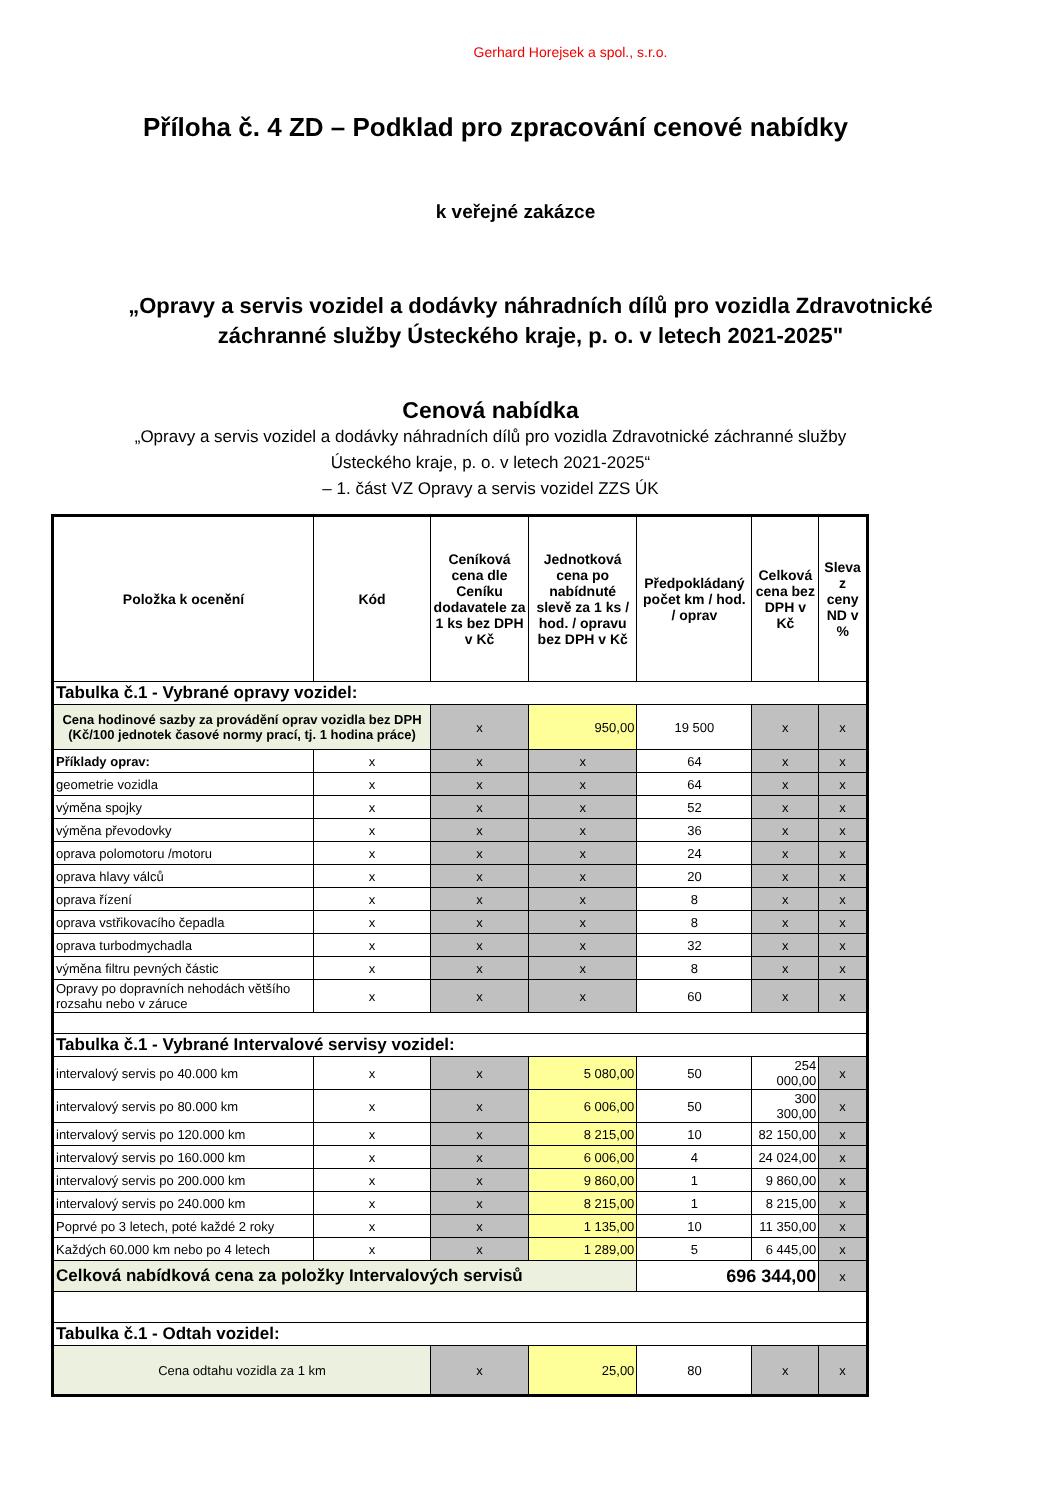Gerhard Horejsek a spol., s.r.o.
Příloha č. 4 ZD – Podklad pro zpracování cenové nabídky
k veřejné zakázce
„Opravy a servis vozidel a dodávky náhradních dílů pro vozidla Zdravotnické
záchranné služby Ústeckého kraje, p. o. v letech 2021-2025"
Cenová nabídka
„Opravy a servis vozidel a dodávky náhradních dílů pro vozidla Zdravotnické záchranné služby
Ústeckého kraje, p. o. v letech 2021-2025“
– 1. část VZ Opravy a servis vozidel ZZS ÚK
| Položka k ocenění | Kód | Ceníková cena dle Ceníku dodavatele za 1 ks bez DPH v Kč | Jednotková cena po nabídnuté slevě za 1 ks / hod. / opravu bez DPH v Kč | Předpokládaný počet km / hod. / oprav | Celková cena bez DPH v Kč | Sleva z ceny ND v % |
| --- | --- | --- | --- | --- | --- | --- |
| Tabulka č.1 - Vybrané opravy vozidel: | | | | | | |
| Cena hodinové sazby za provádění oprav vozidla bez DPH (Kč/100 jednotek časové normy prací, tj. 1 hodina práce) | | x | 950,00 | 19 500 | x | x |
| Příklady oprav: | x | x | x | 64 | x | x |
| geometrie vozidla | x | x | x | 64 | x | x |
| výměna spojky | x | x | x | 52 | x | x |
| výměna převodovky | x | x | x | 36 | x | x |
| oprava polomotoru /motoru | x | x | x | 24 | x | x |
| oprava hlavy válců | x | x | x | 20 | x | x |
| oprava řízení | x | x | x | 8 | x | x |
| oprava vstřikovacího čepadla | x | x | x | 8 | x | x |
| oprava turbodmychadla | x | x | x | 32 | x | x |
| výměna filtru pevných částic | x | x | x | 8 | x | x |
| Opravy po dopravních nehodách většího rozsahu nebo v záruce | x | x | x | 60 | x | x |
| Tabulka č.1 - Vybrané Intervalové servisy vozidel: | | | | | | |
| intervalový servis po 40.000 km | x | x | 5 080,00 | 50 | 254 000,00 | x |
| intervalový servis po 80.000 km | x | x | 6 006,00 | 50 | 300 300,00 | x |
| intervalový servis po 120.000 km | x | x | 8 215,00 | 10 | 82 150,00 | x |
| intervalový servis po 160.000 km | x | x | 6 006,00 | 4 | 24 024,00 | x |
| intervalový servis po 200.000 km | x | x | 9 860,00 | 1 | 9 860,00 | x |
| intervalový servis po 240.000 km | x | x | 8 215,00 | 1 | 8 215,00 | x |
| Poprvé po 3 letech, poté každé 2 roky | x | x | 1 135,00 | 10 | 11 350,00 | x |
| Každých 60.000 km nebo po 4 letech | x | x | 1 289,00 | 5 | 6 445,00 | x |
| Celková nabídková cena za položky Intervalových servisů | | | | 696 344,00 | | x |
| Tabulka č.1 - Odtah vozidel: | | | | | | |
| Cena odtahu vozidla za 1 km | | x | 25,00 | 80 | x | x |